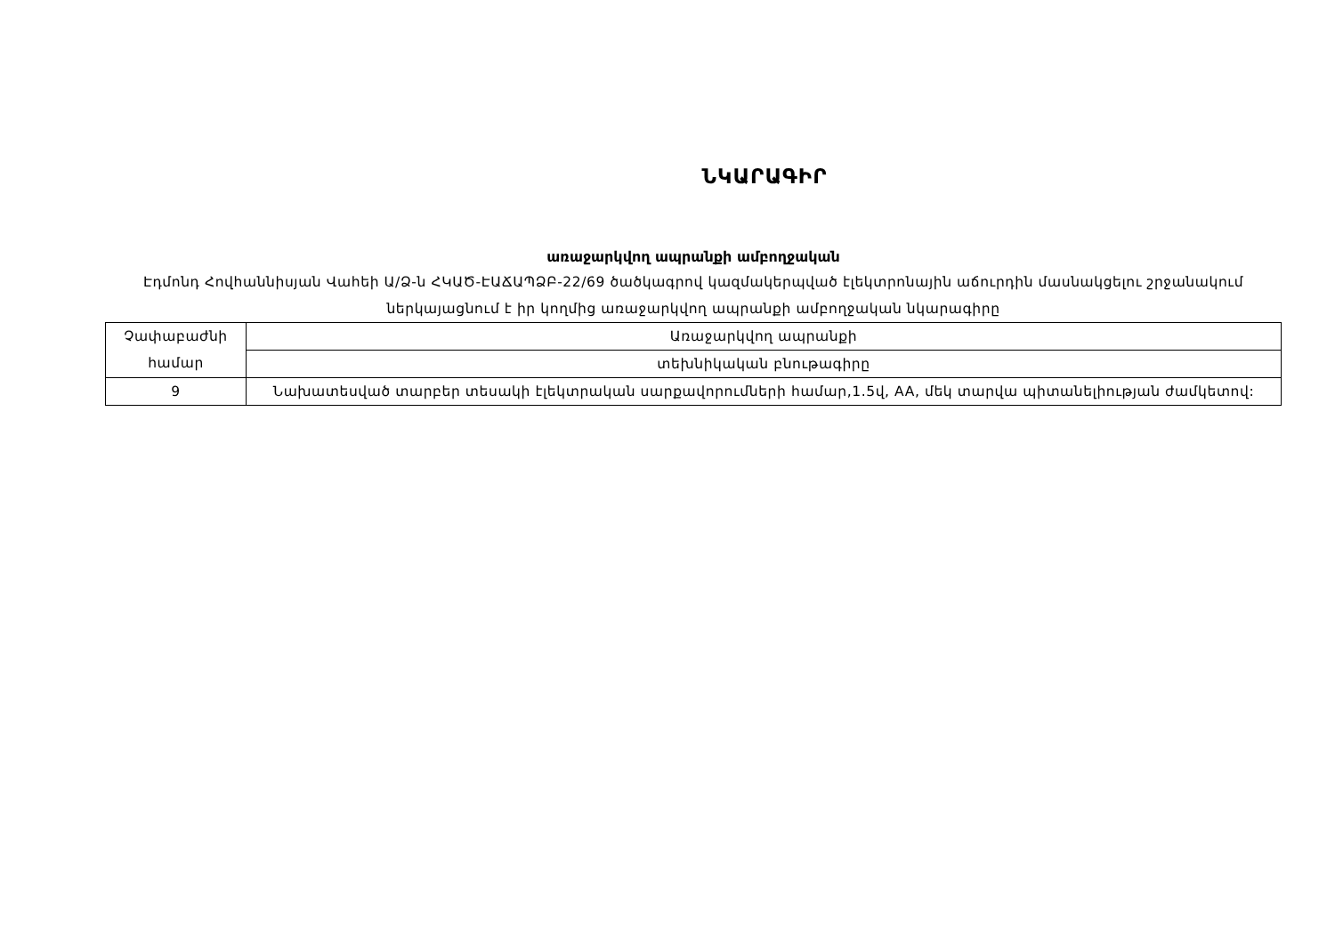ՆԿԱՐԱԳԻՐ
առաջարկվող ապրանքի ամբողջական
Էդմոնդ Հովհաննիսյան Վահեի Ա/Ձ-ն ՀԿԱԾ-ԷԱՃԱՊՁԲ-22/69 ծածկագրով կազմակերպված էլեկտրոնային աճուրդին մասնակցելու շրջանակում ներկայացնում է իր կողմից առաջարկվող ապրանքի ամբողջական նկարագիրը
| Չափաբաժնի համար | Առաջարկվող ապրանքի |
| | տեխնիկական բնութագիրը |
| 9 | Նախատեսված տարբեր տեսակի էլեկտրական սարքավորումների համար,1.5վ, AA, մեկ տարվա պիտանելիության ժամկետով: |